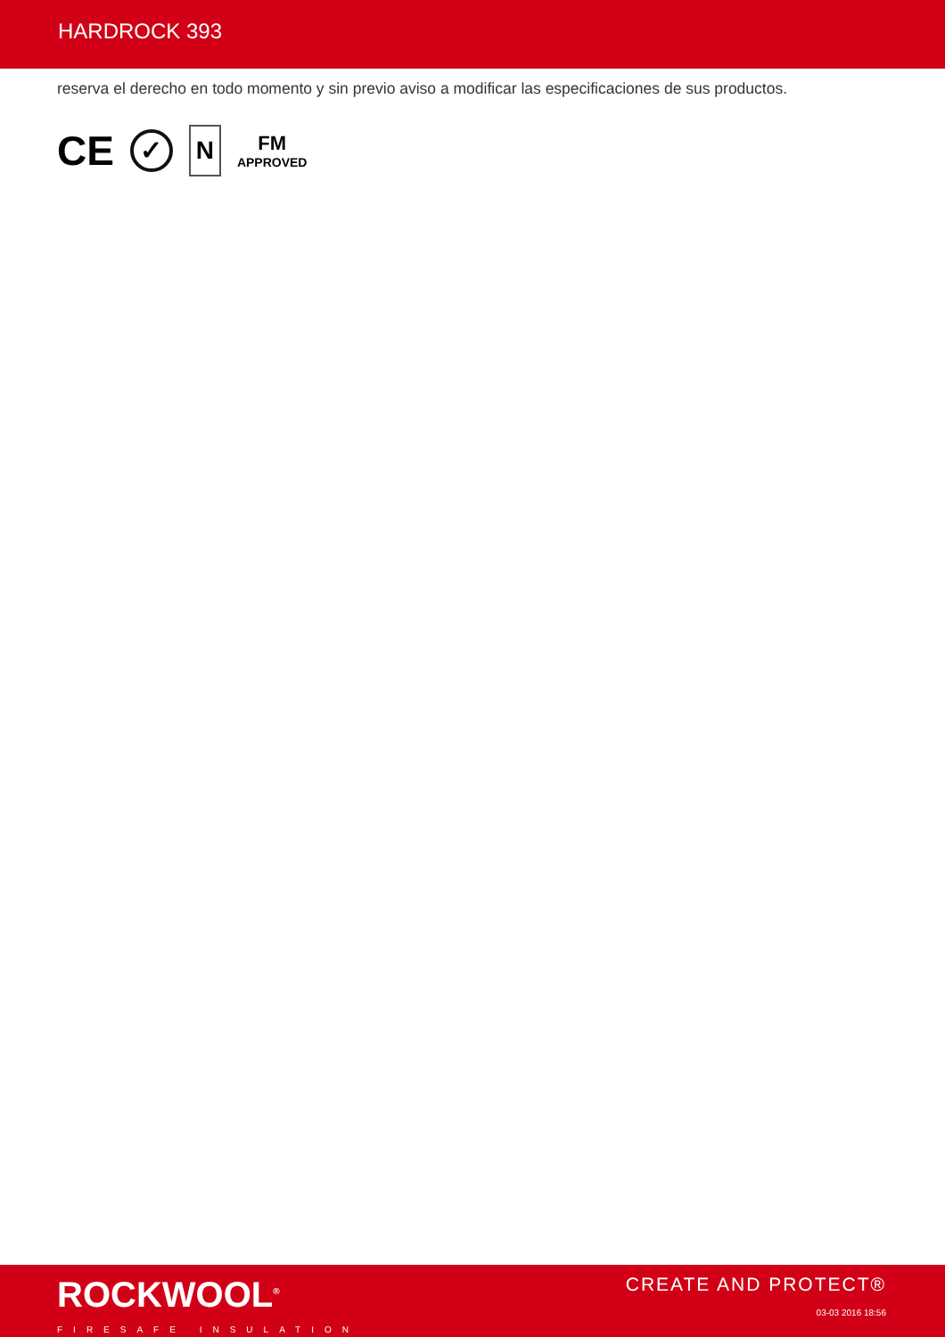HARDROCK 393
reserva el derecho en todo momento y sin previo aviso a modificar las especificaciones de sus productos.
CE ✓ N FM
APPROVED
ROCKWOOL<sup>®</sup>
FIRESAFE INSULATION
CREATE AND PROTECT®
03-03 2016 18:56